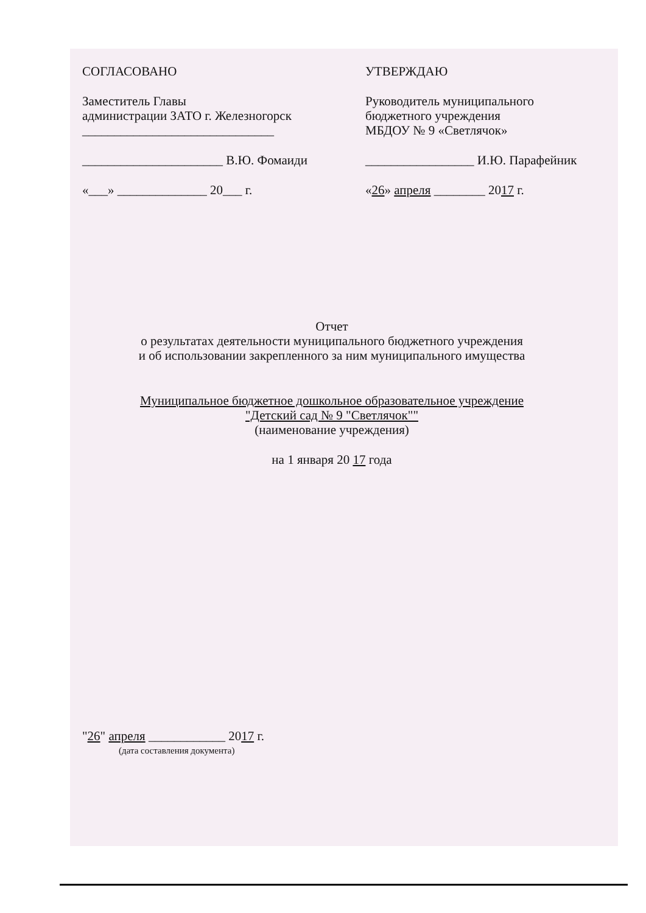СОГЛАСОВАНО
Заместитель Главы
администрации ЗАТО г. Железногорск
______________________________
______________________ В.Ю. Фомаиди
«___» ______________ 20___ г.
УТВЕРЖДАЮ
Руководитель муниципального
бюджетного учреждения
МБДОУ № 9 «Светлячок»
_________________ И.Ю. Парафейник
«26» апреля ________ 2017 г.
Отчет
о результатах деятельности муниципального бюджетного учреждения
и об использовании закрепленного за ним муниципального имущества
Муниципальное бюджетное дошкольное образовательное учреждение
"Детский сад № 9 "Светлячок""
(наименование учреждения)
на 1 января 20 17 года
"26" апреля ____________ 2017 г.
(дата составления документа)